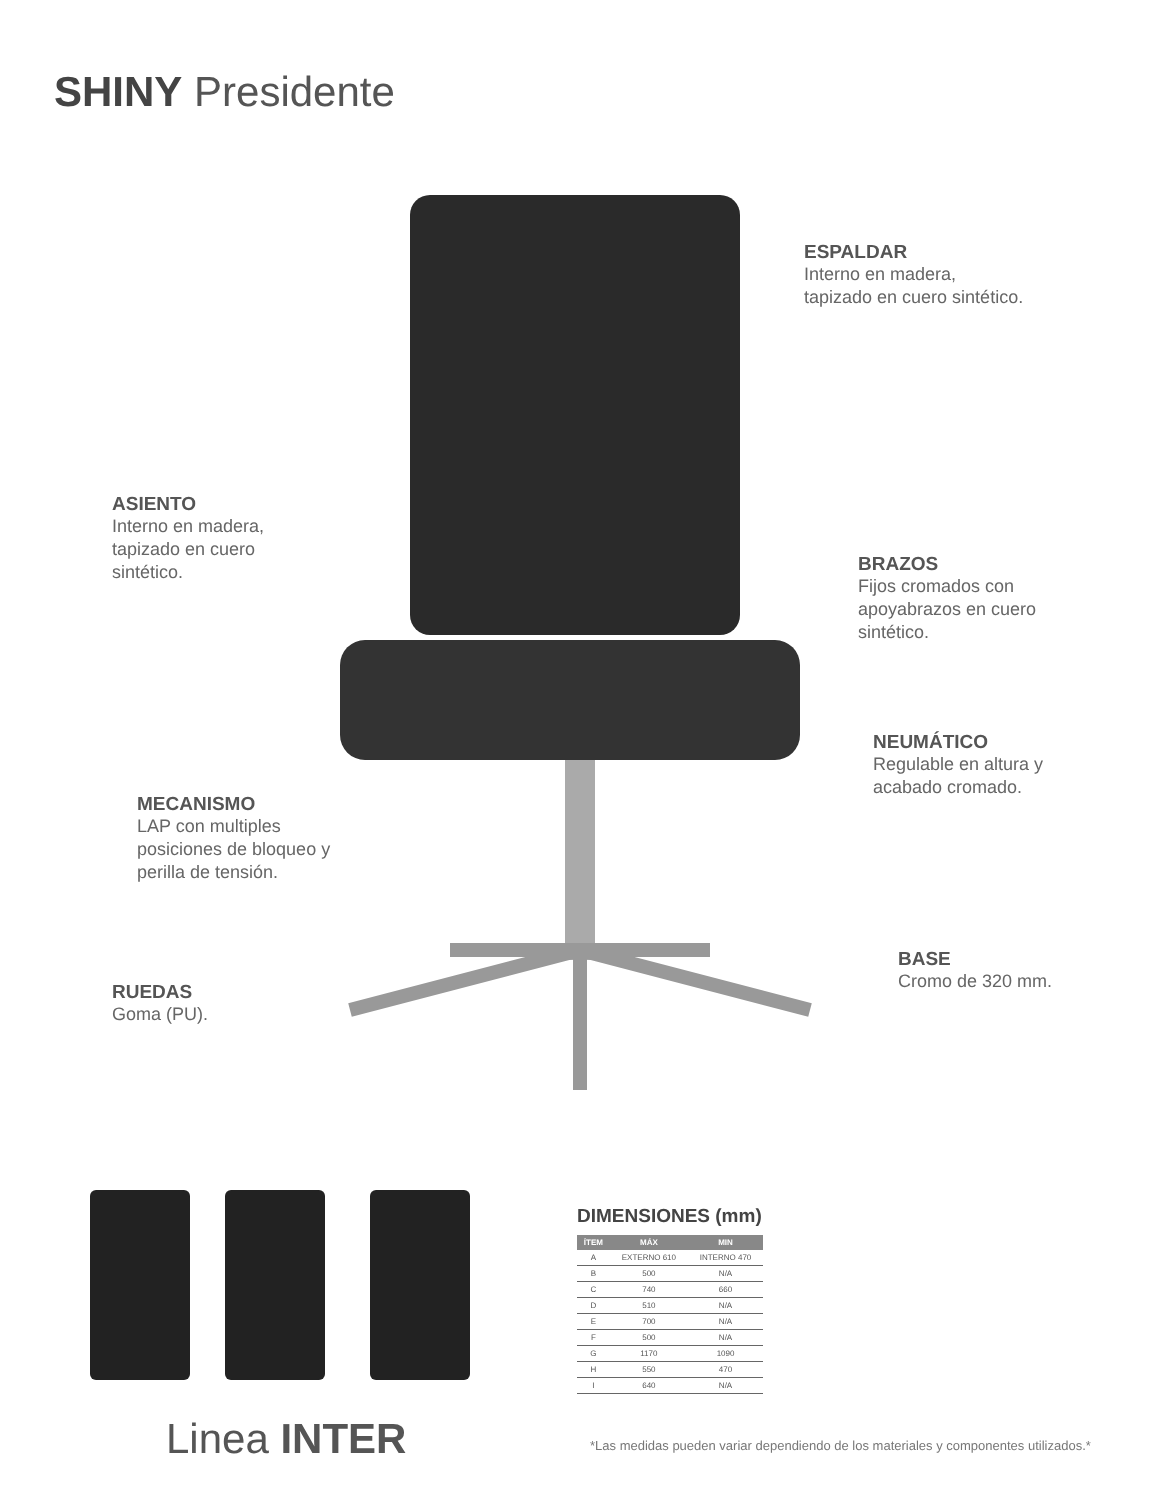SHINY Presidente
ESPALDAR
Interno en madera,
tapizado en cuero sintético.
ASIENTO
Interno en madera,
tapizado en cuero
sintético.
BRAZOS
Fijos cromados con
apoyabrazos en cuero
sintético.
NEUMÁTICO
Regulable en altura y
acabado cromado.
MECANISMO
LAP con multiples
posiciones de bloqueo y
perilla de tensión.
BASE
Cromo de 320 mm.
RUEDAS
Goma (PU).
DIMENSIONES (mm)
| ÍTEM | MÁX | MIN |
| --- | --- | --- |
| A | EXTERNO 610 | INTERNO 470 |
| B | 500 | N/A |
| C | 740 | 660 |
| D | 510 | N/A |
| E | 700 | N/A |
| F | 500 | N/A |
| G | 1170 | 1090 |
| H | 550 | 470 |
| I | 640 | N/A |
Linea INTER
*Las medidas pueden variar dependiendo de los materiales y componentes utilizados.*